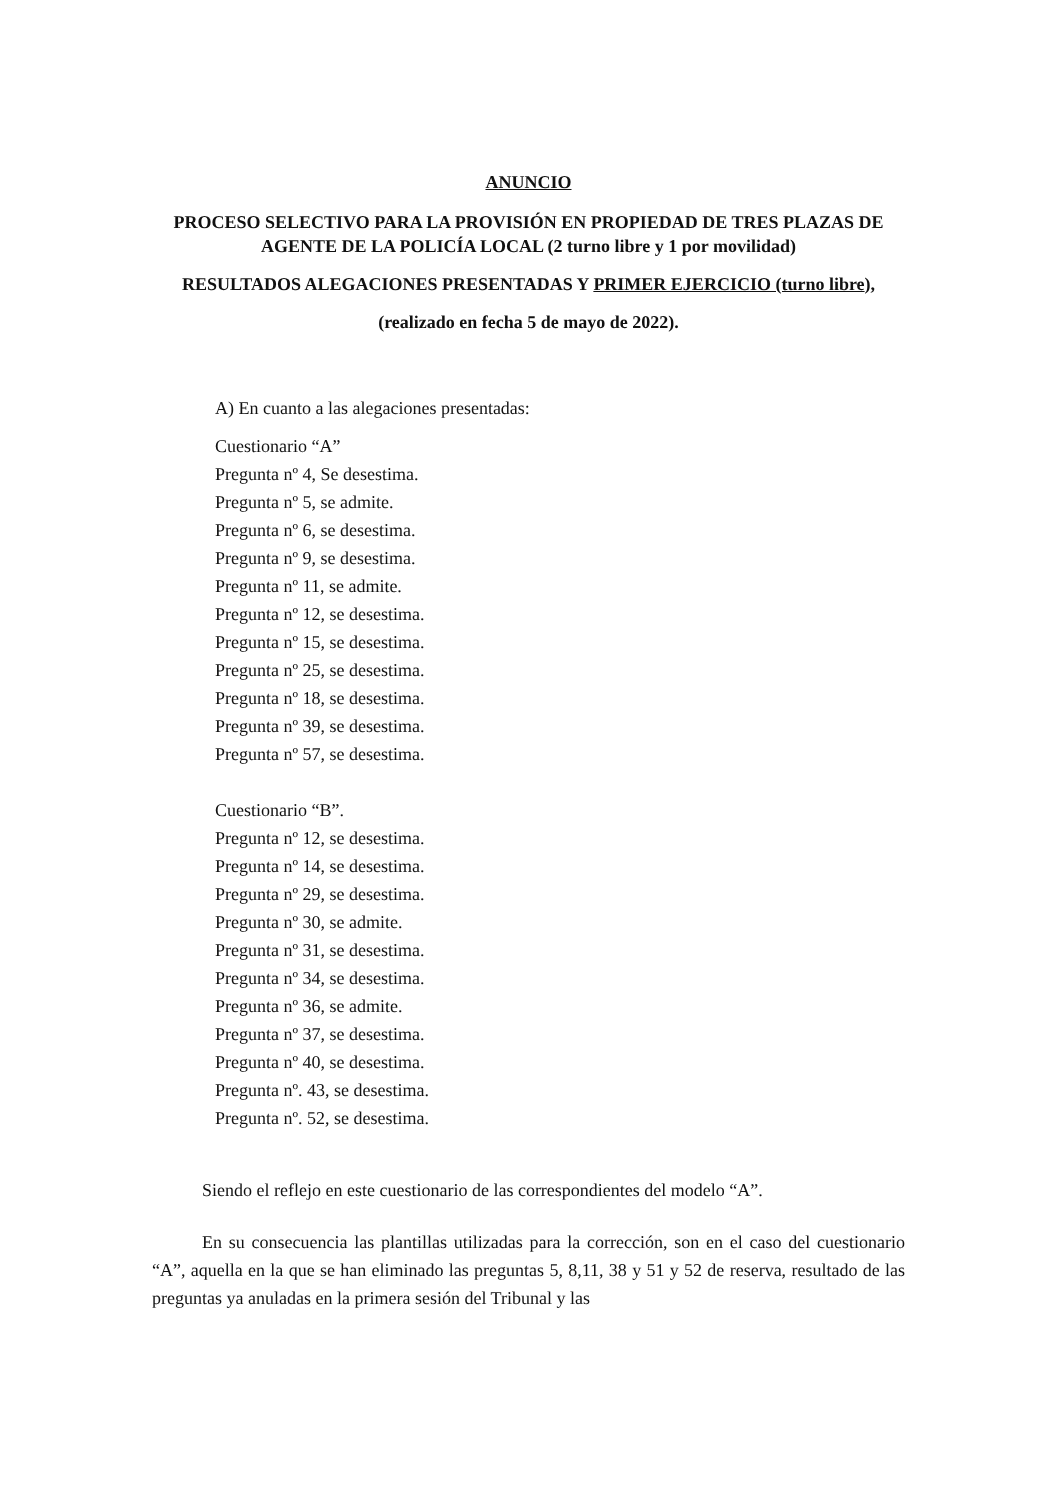ANUNCIO
PROCESO SELECTIVO PARA LA PROVISIÓN EN PROPIEDAD DE TRES PLAZAS DE AGENTE DE LA POLICÍA LOCAL (2 turno libre y 1 por movilidad)
RESULTADOS ALEGACIONES PRESENTADAS Y PRIMER EJERCICIO (turno libre),
(realizado en fecha 5 de mayo de 2022).
A) En cuanto a las alegaciones presentadas:
Cuestionario “A”
Pregunta nº 4, Se desestima.
Pregunta nº 5, se admite.
Pregunta nº 6, se desestima.
Pregunta nº 9, se desestima.
Pregunta nº 11, se admite.
Pregunta nº 12, se desestima.
Pregunta nº 15, se desestima.
Pregunta nº 25, se desestima.
Pregunta nº 18, se desestima.
Pregunta nº 39, se desestima.
Pregunta nº 57, se desestima.
Cuestionario “B”.
Pregunta nº 12, se desestima.
Pregunta nº 14, se desestima.
Pregunta nº 29, se desestima.
Pregunta nº 30, se admite.
Pregunta nº 31, se desestima.
Pregunta nº 34, se desestima.
Pregunta nº 36, se admite.
Pregunta nº 37, se desestima.
Pregunta nº 40, se desestima.
Pregunta nº. 43, se desestima.
Pregunta nº. 52, se desestima.
Siendo el reflejo en este cuestionario de las correspondientes del modelo “A”.
En su consecuencia las plantillas utilizadas para la corrección, son en el caso del cuestionario “A”, aquella en la que se han eliminado las preguntas 5, 8,11, 38 y 51 y 52 de reserva, resultado de las preguntas ya anuladas en la primera sesión del Tribunal y las